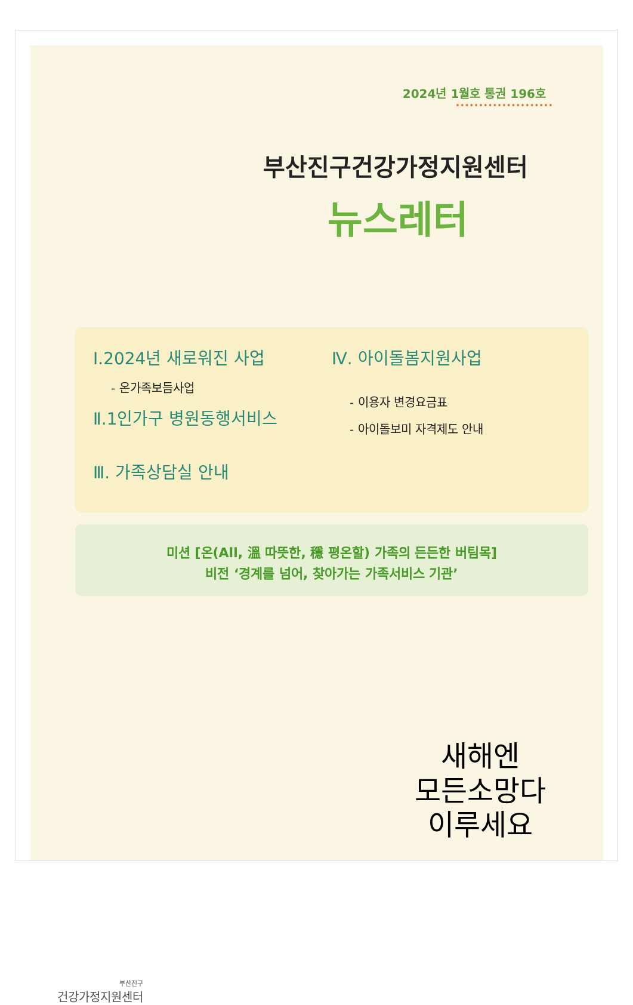2024년 1월호 통권 196호
부산진구건강가정지원센터
뉴스레터
Ⅰ.2024년 새로워진 사업
- 온가족보듬사업
Ⅱ.1인가구 병원동행서비스
Ⅲ. 가족상담실 안내
Ⅳ. 아이돌봄지원사업
- 이용자 변경요금표
- 아이돌보미 자격제도 안내
미션 [온(All, 溫 따뜻한, 穩 평온할) 가족의 든든한 버팀목]
비전 ‘경계를 넘어, 찾아가는 가족서비스 기관’
부산진구
건강가정지원센터
새해엔
모든소망다
이루세요